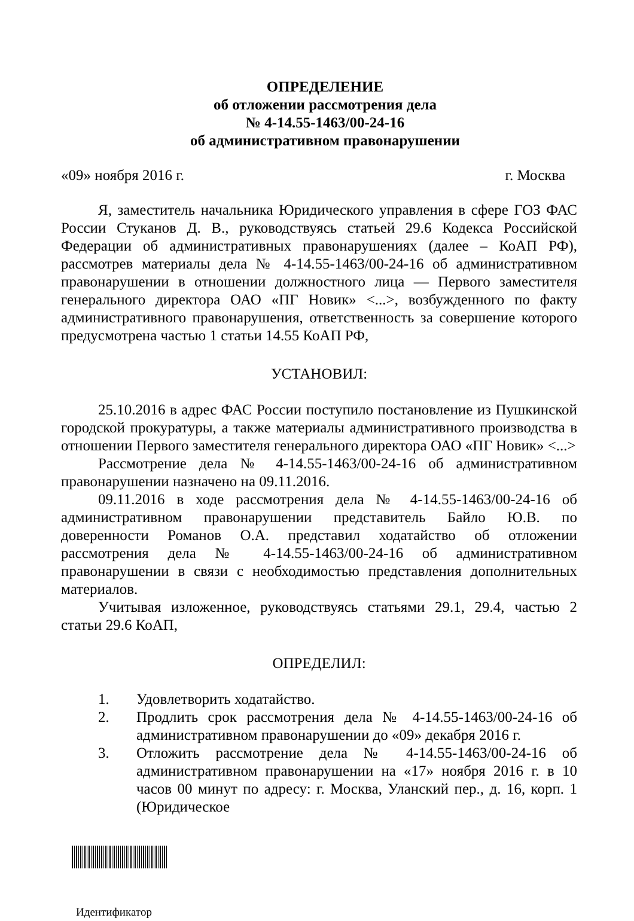ОПРЕДЕЛЕНИЕ
об отложении рассмотрения дела
№ 4-14.55-1463/00-24-16
об административном правонарушении
«09» ноября 2016 г. г. Москва
Я, заместитель начальника Юридического управления в сфере ГОЗ ФАС России Стуканов Д. В., руководствуясь статьей 29.6 Кодекса Российской Федерации об административных правонарушениях (далее – КоАП РФ), рассмотрев материалы дела № 4-14.55-1463/00-24-16 об административном правонарушении в отношении должностного лица — Первого заместителя генерального директора ОАО «ПГ Новик» <...>, возбужденного по факту административного правонарушения, ответственность за совершение которого предусмотрена частью 1 статьи 14.55 КоАП РФ,
УСТАНОВИЛ:
25.10.2016 в адрес ФАС России поступило постановление из Пушкинской городской прокуратуры, а также материалы административного производства в отношении Первого заместителя генерального директора ОАО «ПГ Новик» <...>
Рассмотрение дела № 4-14.55-1463/00-24-16 об административном правонарушении назначено на 09.11.2016.
09.11.2016 в ходе рассмотрения дела № 4-14.55-1463/00-24-16 об административном правонарушении представитель Байло Ю.В. по доверенности Романов О.А. представил ходатайство об отложении рассмотрения дела № 4-14.55-1463/00-24-16 об административном правонарушении в связи с необходимостью представления дополнительных материалов.
Учитывая изложенное, руководствуясь статьями 29.1, 29.4, частью 2 статьи 29.6 КоАП,
ОПРЕДЕЛИЛ:
1. Удовлетворить ходатайство.
2. Продлить срок рассмотрения дела № 4-14.55-1463/00-24-16 об административном правонарушении до «09» декабря 2016 г.
3. Отложить рассмотрение дела № 4-14.55-1463/00-24-16 об административном правонарушении на «17» ноября 2016 г. в 10 часов 00 минут по адресу: г. Москва, Уланский пер., д. 16, корп. 1 (Юридическое
Идентификатор